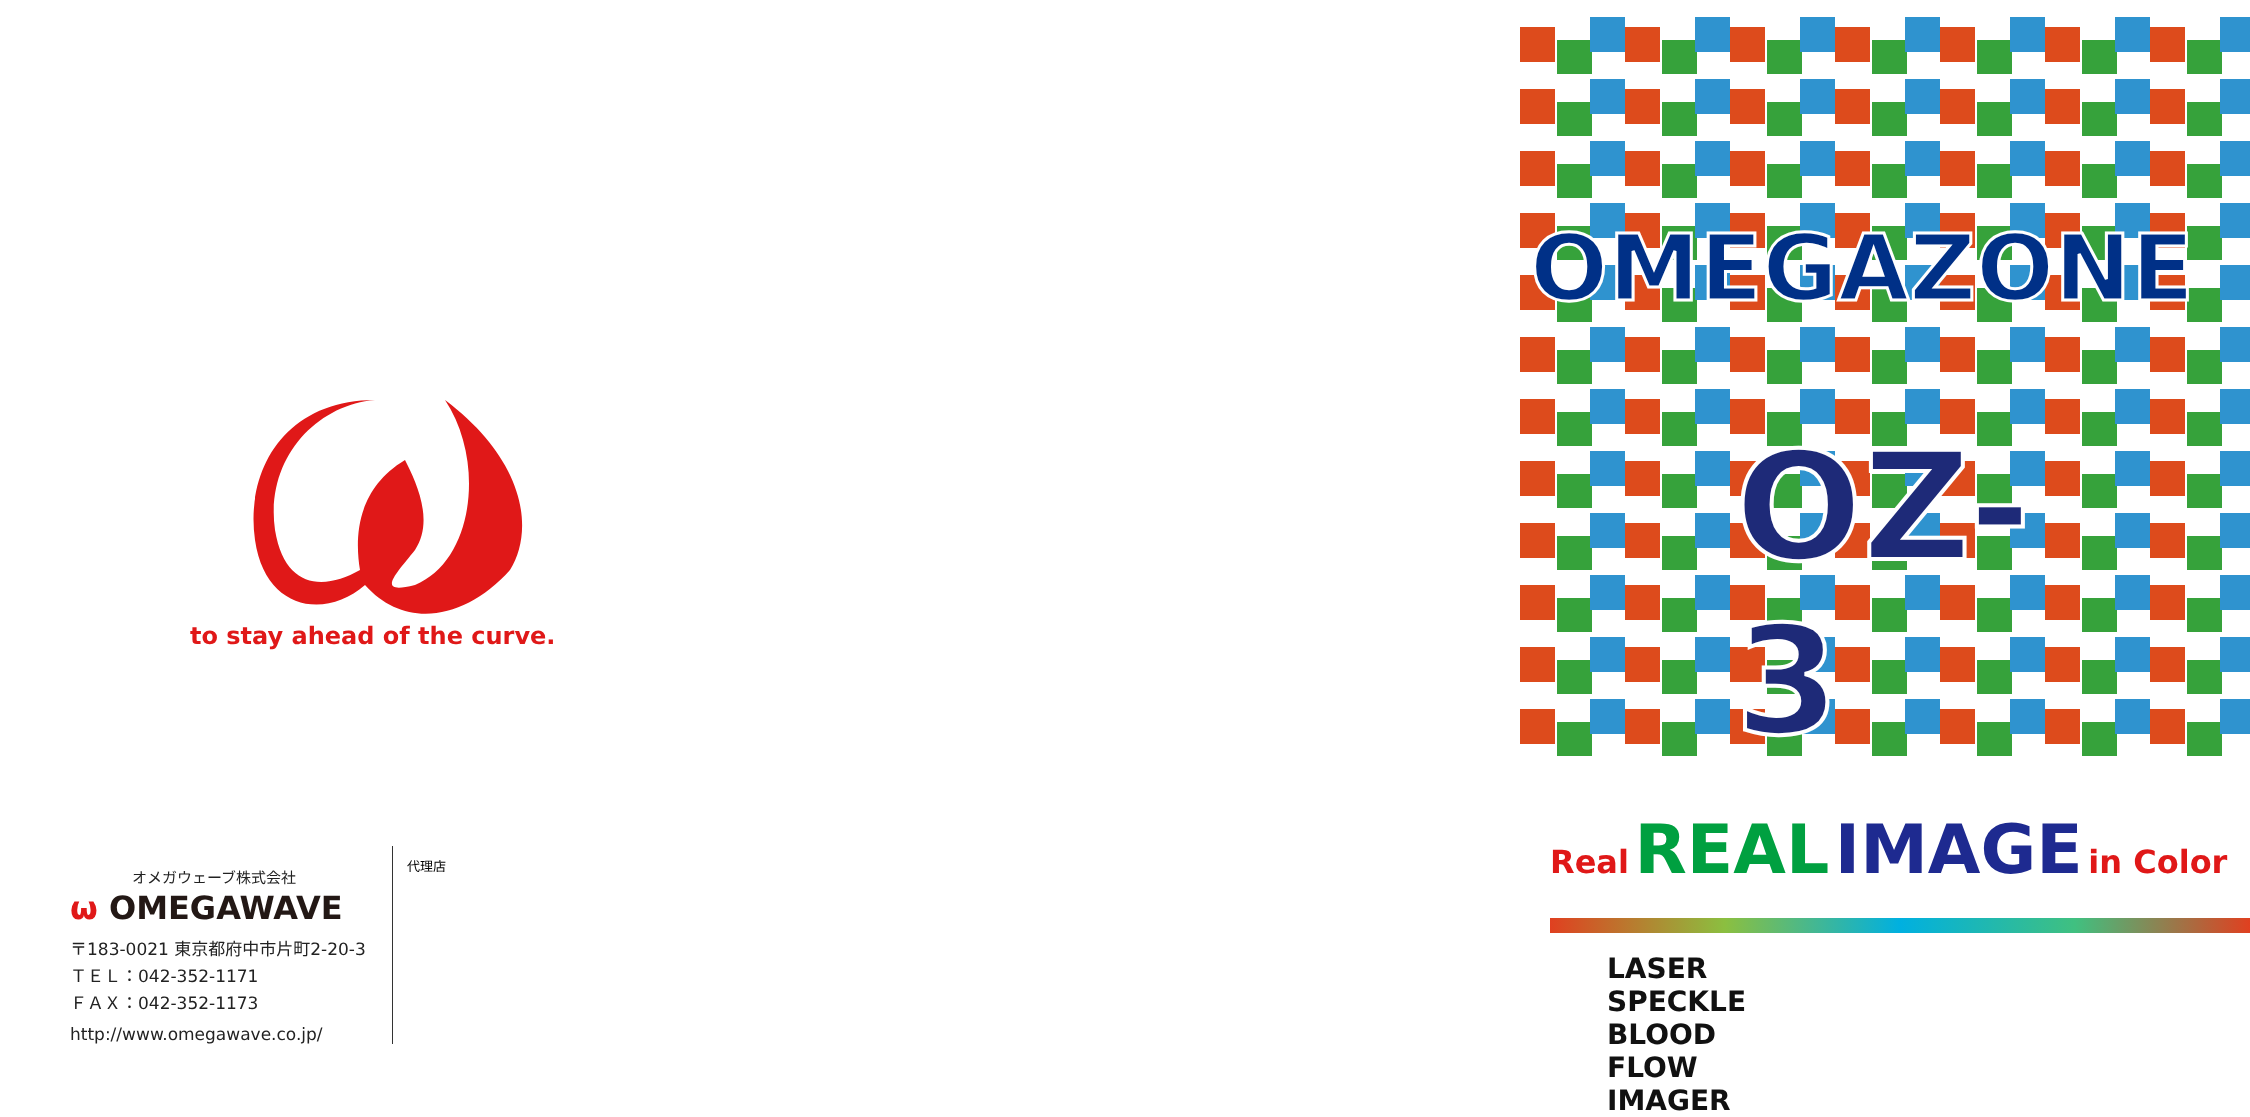to stay ahead of the curve.
オメガウェーブ株式会社
ω OMEGAWAVE
〒183-0021 東京都府中市片町2-20-3
ＴＥＬ：042-352-1171
ＦＡＸ：042-352-1173
http://www.omegawave.co.jp/
代理店
OMEGAZONE
OZ-3
Real REAL IMAGE in Color
LASER SPECKLE BLOOD FLOW IMAGER